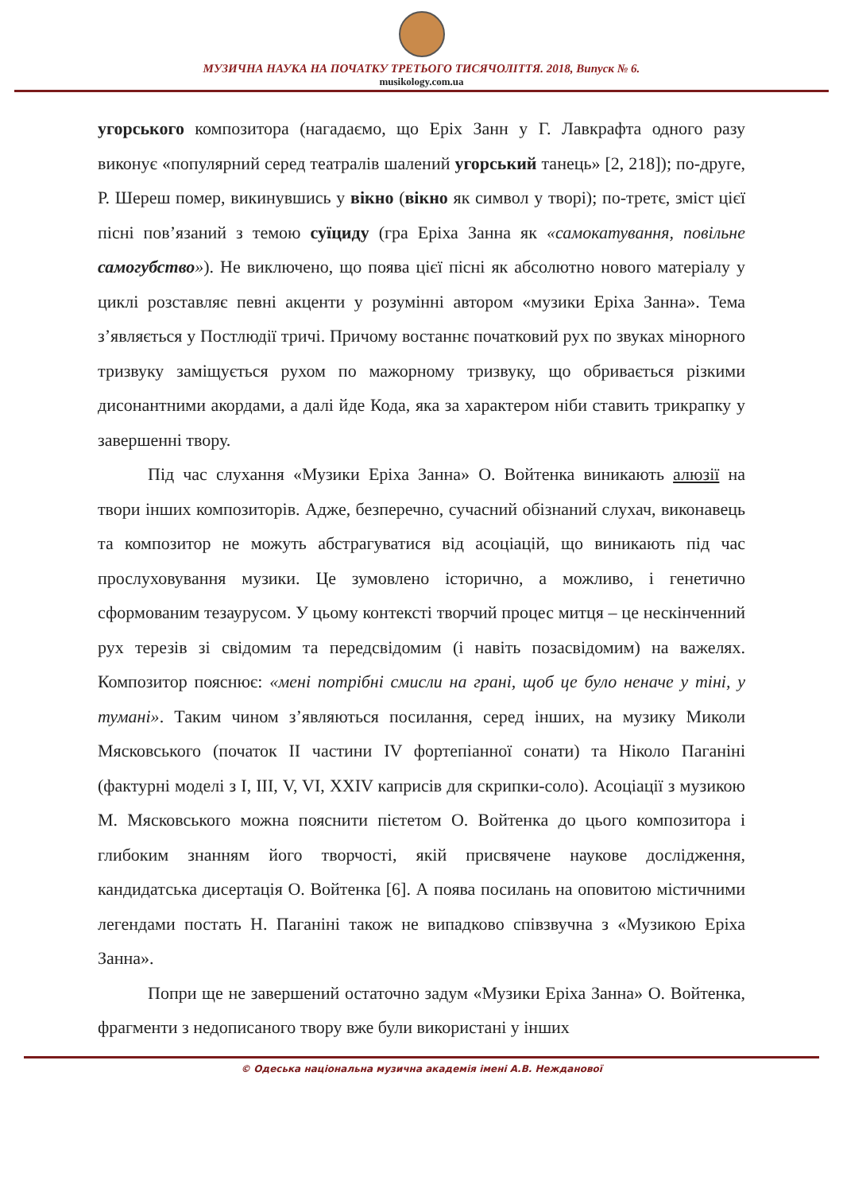МУЗИЧНА НАУКА НА ПОЧАТКУ ТРЕТЬОГО ТИСЯЧОЛІТТЯ. 2018, Випуск № 6.
musikology.com.ua
угорського композитора (нагадаємо, що Еріх Занн у Г. Лавкрафта одного разу виконує «популярний серед театралів шалений угорський танець» [2, 218]); по-друге, Р. Шереш помер, викинувшись у вікно (вікно як символ у творі); по-третє, зміст цієї пісні пов’язаний з темою суїциду (гра Еріха Занна як «самокатування, повільне самогубство»). Не виключено, що поява цієї пісні як абсолютно нового матеріалу у циклі розставляє певні акценти у розумінні автором «музики Еріха Занна». Тема з’являється у Постлюдії тричі. Причому востаннє початковий рух по звуках мінорного тризвуку заміщується рухом по мажорному тризвуку, що обривається різкими дисонантними акордами, а далі йде Кода, яка за характером ніби ставить трикрапку у завершенні твору.
Під час слухання «Музики Еріха Занна» О. Войтенка виникають алюзії на твори інших композиторів. Адже, безперечно, сучасний обізнаний слухач, виконавець та композитор не можуть абстрагуватися від асоціацій, що виникають під час прослуховування музики. Це зумовлено історично, а можливо, і генетично сформованим тезаурусом. У цьому контексті творчий процес митця – це нескінченний рух терезів зі свідомим та передсвідомим (і навіть позасвідомим) на важелях. Композитор пояснює: «мені потрібні смисли на грані, щоб це було неначе у тіні, у тумані». Таким чином з’являються посилання, серед інших, на музику Миколи Мясковського (початок ІІ частини IV фортепіанної сонати) та Ніколо Паганіні (фактурні моделі з І, ІІІ, V, VI, XXIV каприсів для скрипки-соло). Асоціації з музикою М. Мясковського можна пояснити пієтетом О. Войтенка до цього композитора і глибоким знанням його творчості, якій присвячене наукове дослідження, кандидатська дисертація О. Войтенка [6]. А поява посилань на оповитою містичними легендами постать Н. Паганіні також не випадково співзвучна з «Музикою Еріха Занна».
Попри ще не завершений остаточно задум «Музики Еріха Занна» О. Войтенка, фрагменти з недописаного твору вже були використані у інших
© Одеська національна музична академія імені А.В. Нежданової